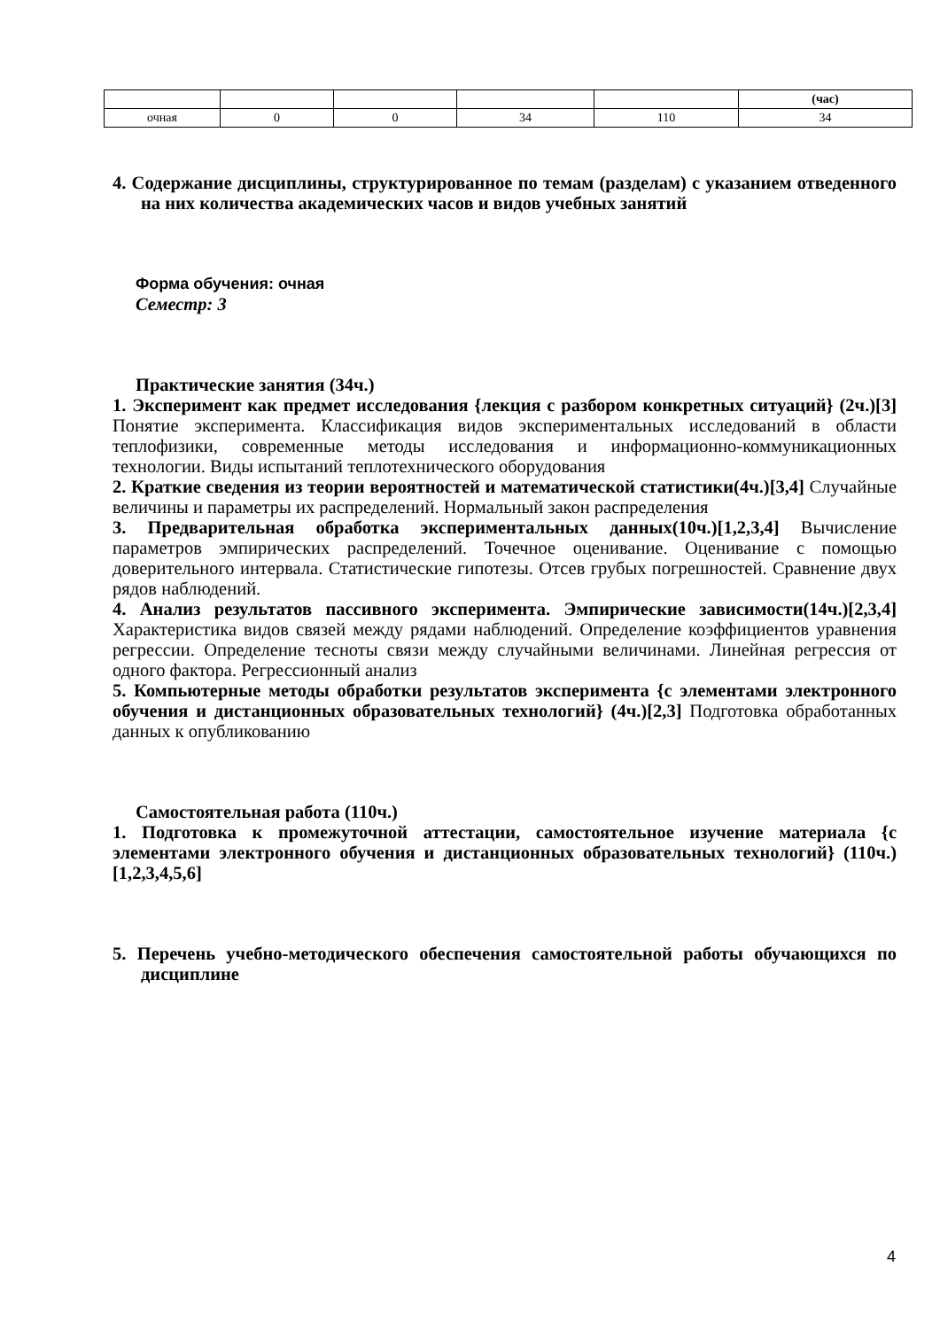| | | | | | (час) |
| очная | 0 | 0 | 34 | 110 | 34 |
4. Содержание дисциплины, структурированное по темам (разделам) с указанием отведенного на них количества академических часов и видов учебных занятий
Форма обучения: очная
Семестр: 3
Практические занятия (34ч.)
1. Эксперимент как предмет исследования {лекция с разбором конкретных ситуаций} (2ч.)[3] Понятие эксперимента. Классификация видов экспериментальных исследований в области теплофизики, современные методы исследования и информационно-коммуникационных технологии. Виды испытаний теплотехнического оборудования
2. Краткие сведения из теории вероятностей и математической статистики(4ч.)[3,4] Случайные величины и параметры их распределений. Нормальный закон распределения
3. Предварительная обработка экспериментальных данных(10ч.)[1,2,3,4] Вычисление параметров эмпирических распределений. Точечное оценивание. Оценивание с помощью доверительного интервала. Статистические гипотезы. Отсев грубых погрешностей. Сравнение двух рядов наблюдений.
4. Анализ результатов пассивного эксперимента. Эмпирические зависимости(14ч.)[2,3,4] Характеристика видов связей между рядами наблюдений. Определение коэффициентов уравнения регрессии. Определение тесноты связи между случайными величинами. Линейная регрессия от одного фактора. Регрессионный анализ
5. Компьютерные методы обработки результатов эксперимента {с элементами электронного обучения и дистанционных образовательных технологий} (4ч.)[2,3] Подготовка обработанных данных к опубликованию
Самостоятельная работа (110ч.)
1. Подготовка к промежуточной аттестации, самостоятельное изучение материала {с элементами электронного обучения и дистанционных образовательных технологий} (110ч.)[1,2,3,4,5,6]
5. Перечень учебно-методического обеспечения самостоятельной работы обучающихся по дисциплине
4